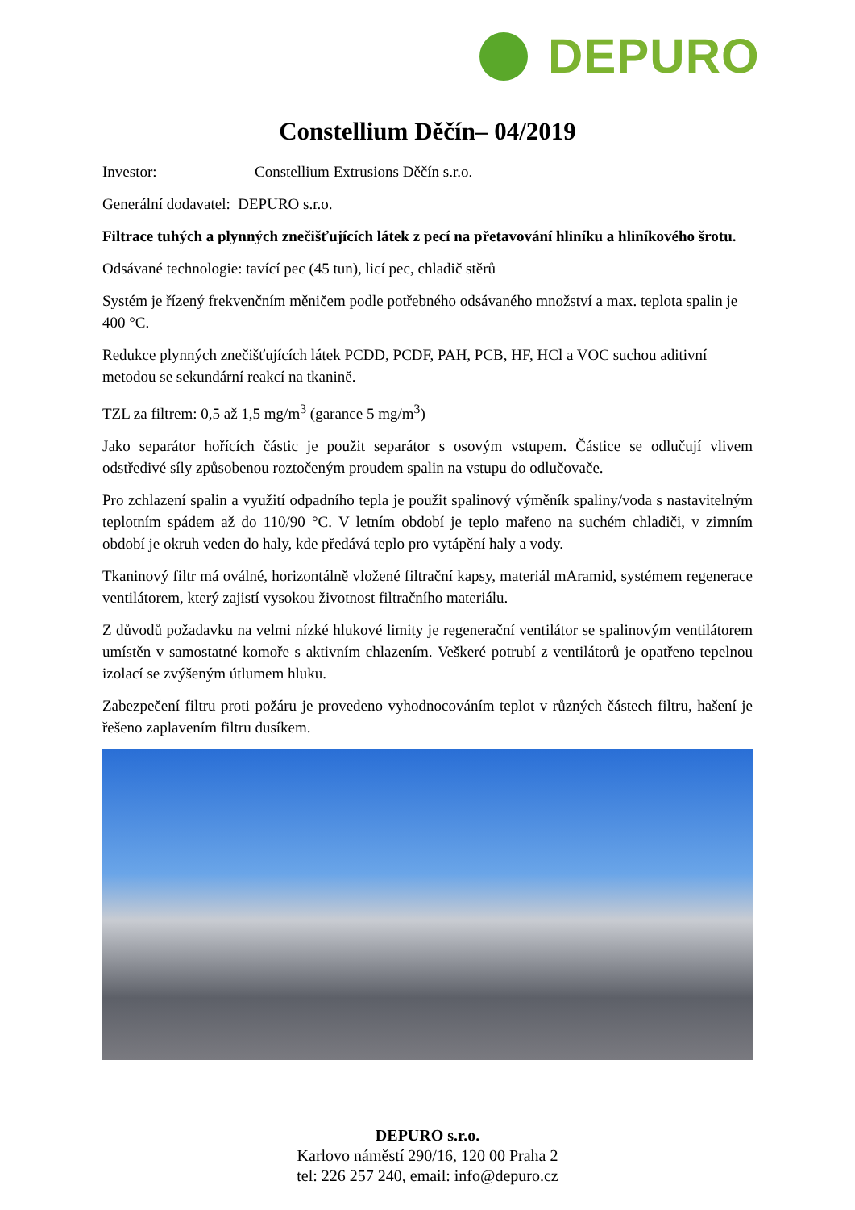DEPURO
Constellium Děčín– 04/2019
Investor: Constellium Extrusions Děčín s.r.o.
Generální dodavatel: DEPURO s.r.o.
Filtrace tuhých a plynných znečišťujících látek z pecí na přetavování hliníku a hliníkového šrotu.
Odsávané technologie: tavící pec (45 tun), licí pec, chladič stěrů
Systém je řízený frekvenčním měničem podle potřebného odsávaného množství a max. teplota spalin je 400 °C.
Redukce plynných znečišťujících látek PCDD, PCDF, PAH, PCB, HF, HCl a VOC suchou aditivní metodou se sekundární reakcí na tkanině.
TZL za filtrem: 0,5 až 1,5 mg/m<sup>3</sup> (garance 5 mg/m<sup>3</sup>)
Jako separátor hořících částic je použit separátor s osovým vstupem. Částice se odlučují vlivem odstředivé síly způsobenou roztočeným proudem spalin na vstupu do odlučovače.
Pro zchlazení spalin a využití odpadního tepla je použit spalinový výměník spaliny/voda s nastavitelným teplotním spádem až do 110/90 °C. V letním období je teplo mařeno na suchém chladiči, v zimním období je okruh veden do haly, kde předává teplo pro vytápění haly a vody.
Tkaninový filtr má oválné, horizontálně vložené filtrační kapsy, materiál mAramid, systémem regenerace ventilátorem, který zajistí vysokou životnost filtračního materiálu.
Z důvodů požadavku na velmi nízké hlukové limity je regenerační ventilátor se spalinovým ventilátorem umístěn v samostatné komoře s aktivním chlazením. Veškeré potrubí z ventilátorů je opatřeno tepelnou izolací se zvýšeným útlumem hluku.
Zabezpečení filtru proti požáru je provedeno vyhodnocováním teplot v různých částech filtru, hašení je řešeno zaplavením filtru dusíkem.
DEPURO s.r.o.
Karlovo náměstí 290/16, 120 00 Praha 2
tel: 226 257 240, email: info@depuro.cz